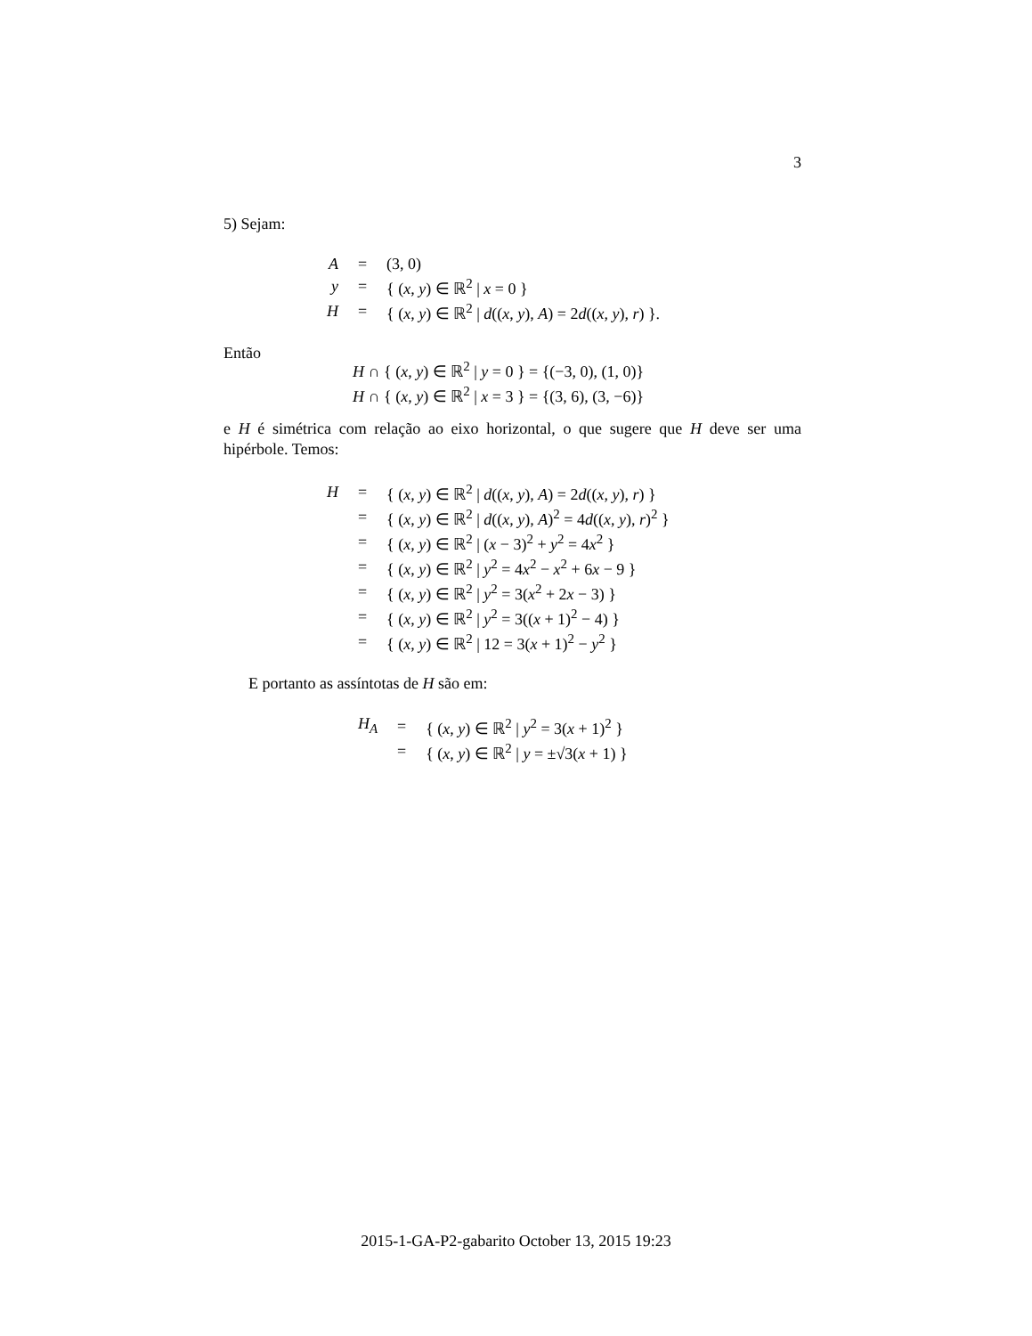3
5) Sejam:
| A | = | (3, 0) |
| y | = | { ( x , y ) ∈ ℝ<sup>2</sup> / x = 0 } |
| H | = | { ( x , y ) ∈ ℝ<sup>2</sup> / d (( x , y ), A ) = 2 d (( x , y ), r ) }. |
Então
H ∩ { (x, y) ∈ ℝ<sup>2</sup> | y = 0 } = {(−3, 0), (1, 0)}
H ∩ { (x, y) ∈ ℝ<sup>2</sup> | x = 3 } = {(3, 6), (3, −6)}
e H é simétrica com relação ao eixo horizontal, o que sugere que H deve ser uma hipérbole. Temos:
| H | = | { ( x , y ) ∈ ℝ<sup>2</sup> / d (( x , y ), A ) = 2 d (( x , y ), r ) } |
| | = | { ( x , y ) ∈ ℝ<sup>2</sup> / d (( x , y ), A )<sup>2</sup> = 4 d (( x , y ), r )<sup>2</sup> } |
| | = | { ( x , y ) ∈ ℝ<sup>2</sup> / ( x − 3)<sup>2</sup> + y<sup>2</sup> = 4 x<sup>2</sup> } |
| | = | { ( x , y ) ∈ ℝ<sup>2</sup> / y<sup>2</sup> = 4 x<sup>2</sup> − x<sup>2</sup> + 6 x − 9 } |
| | = | { ( x , y ) ∈ ℝ<sup>2</sup> / y<sup>2</sup> = 3( x<sup>2</sup> + 2 x − 3) } |
| | = | { ( x , y ) ∈ ℝ<sup>2</sup> / y<sup>2</sup> = 3(( x + 1)<sup>2</sup> − 4) } |
| | = | { ( x , y ) ∈ ℝ<sup>2</sup> / 12 = 3( x + 1)<sup>2</sup> − y<sup>2</sup> } |
E portanto as assíntotas de H são em:
| H<sub>A</sub> | = | { ( x , y ) ∈ ℝ<sup>2</sup> / y<sup>2</sup> = 3( x + 1)<sup>2</sup> } |
| | = | { ( x , y ) ∈ ℝ<sup>2</sup> / y = ±√3( x + 1) } |
2015-1-GA-P2-gabarito October 13, 2015 19:23